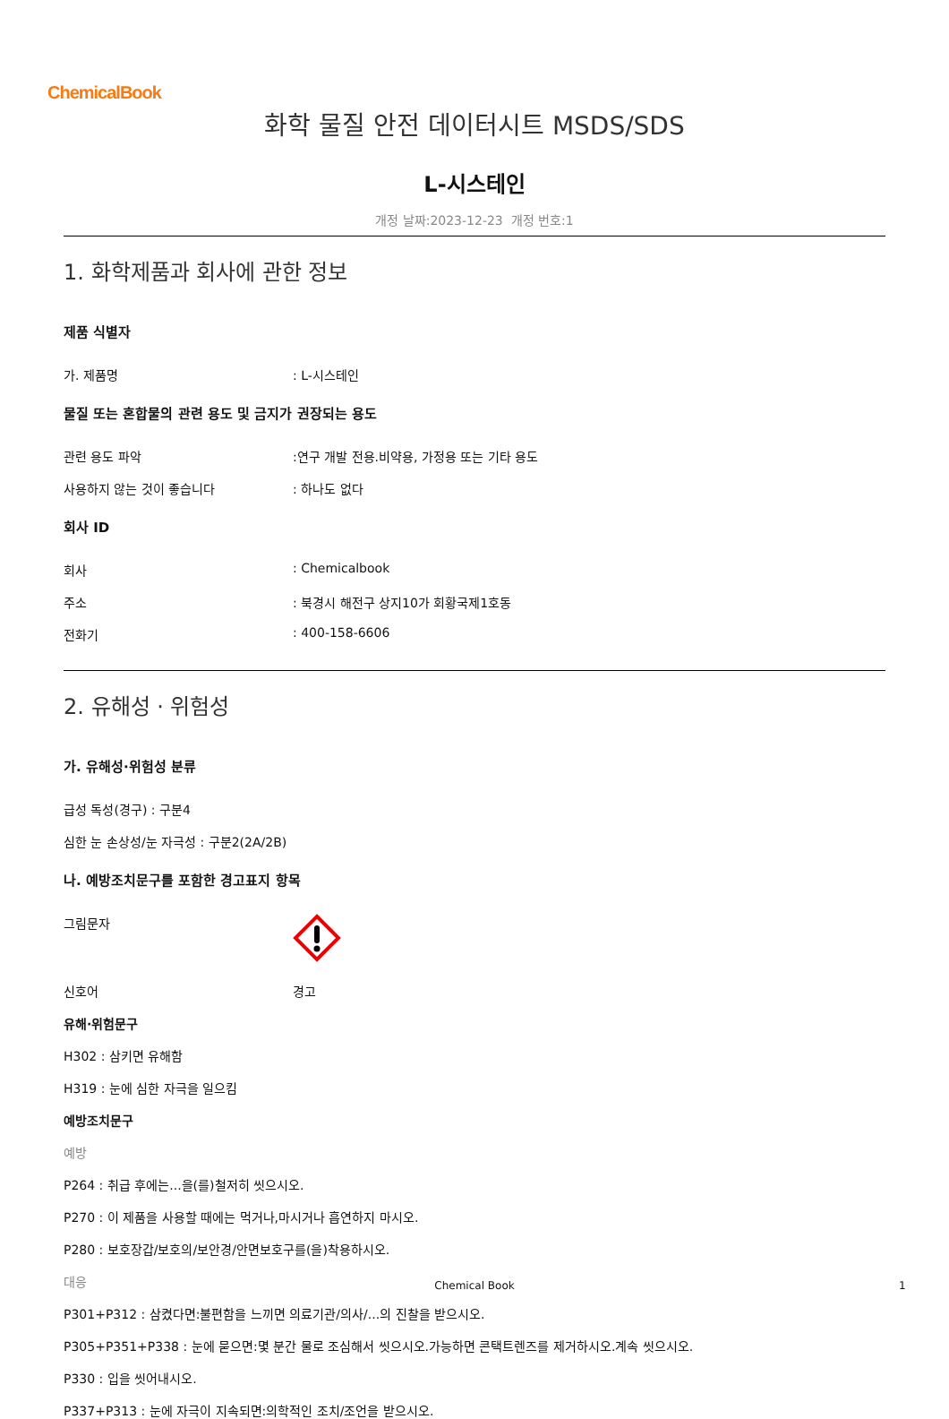ChemicalBook
화학 물질 안전 데이터시트 MSDS/SDS
L-시스테인
개정 날짜:2023-12-23 개정 번호:1
1. 화학제품과 회사에 관한 정보
제품 식별자
가. 제품명: L-시스테인
물질 또는 혼합물의 관련 용도 및 금지가 권장되는 용도
관련 용도 파악:연구 개발 전용.비약용, 가정용 또는 기타 용도
사용하지 않는 것이 좋습니다: 하나도 없다
회사 ID
회사: Chemicalbook
주소: 북경시 해전구 상지10가 회황국제1호동
전화기: 400-158-6606
2. 유해성 · 위험성
가. 유해성·위험성 분류
급성 독성(경구) : 구분4
심한 눈 손상성/눈 자극성 : 구분2(2A/2B)
나. 예방조치문구를 포함한 경고표지 항목
그림문자
신호어 경고
유해·위험문구
H302 : 삼키면 유해함
H319 : 눈에 심한 자극을 일으킴
예방조치문구
예방
P264 : 취급 후에는...을(를)철저히 씻으시오.
P270 : 이 제품을 사용할 때에는 먹거나,마시거나 흡연하지 마시오.
P280 : 보호장갑/보호의/보안경/안면보호구를(을)착용하시오.
대응
P301+P312 : 삼켰다면:불편함을 느끼면 의료기관/의사/...의 진찰을 받으시오.
P305+P351+P338 : 눈에 묻으면:몇 분간 물로 조심해서 씻으시오.가능하면 콘택트렌즈를 제거하시오.계속 씻으시오.
P330 : 입을 씻어내시오.
P337+P313 : 눈에 자극이 지속되면:의학적인 조치/조언을 받으시오.
Chemical Book 1